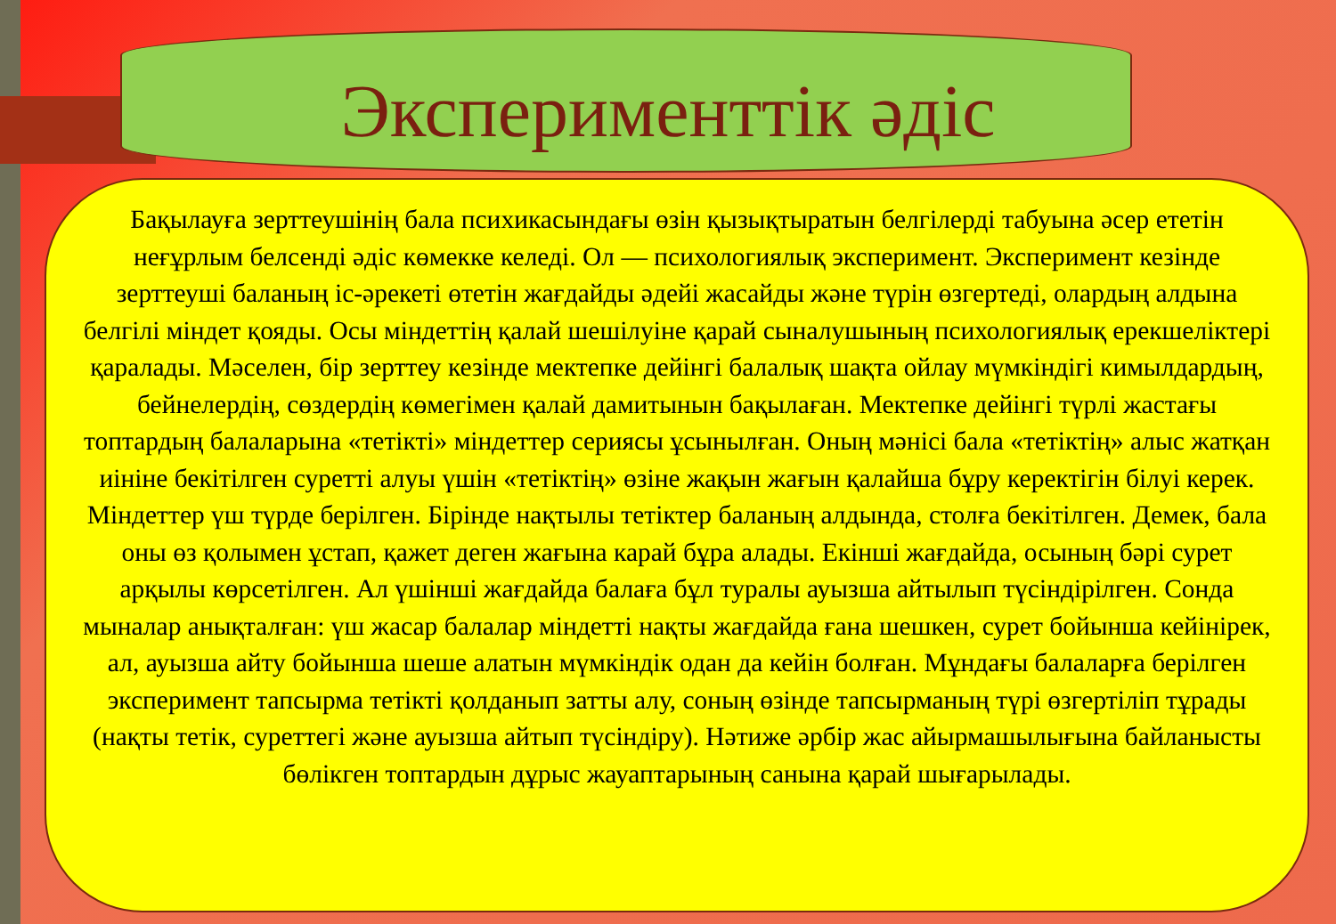Эксперименттік әдіс
Бақылауға зерттеушінің бала психикасындағы өзін қызықтыратын белгілерді табуына әсер ететін неғұрлым белсенді әдіс көмекке келеді. Ол — психологиялық эксперимент. Эксперимент кезінде зерттеуші баланың іс-әрекеті өтетін жағдайды әдейі жасайды және түрін өзгертеді, олардың алдына белгілі міндет қояды. Осы міндеттің қалай шешілуіне қарай сыналушының психологиялық ерекшеліктері қаралады. Мәселен, бір зерттеу кезінде мектепке дейінгі балалық шақта ойлау мүмкіндігі кимылдардың, бейнелердің, сөздердің көмегімен қалай дамитынын бақылаған. Мектепке дейінгі түрлі жастағы топтардың балаларына «тетікті» міндеттер сериясы ұсынылған. Оның мәнісі бала «тетіктің» алыс жатқан иініне бекітілген суретті алуы үшін «тетіктің» өзіне жақын жағын қалайша бұру керектігін білуі керек. Міндеттер үш түрде берілген. Бірінде нақтылы тетіктер баланың алдында, столға бекітілген. Демек, бала оны өз қолымен ұстап, қажет деген жағына карай бұра алады. Екінші жағдайда, осының бәрі сурет арқылы көрсетілген. Ал үшінші жағдайда балаға бұл туралы ауызша айтылып түсіндірілген. Сонда мыналар анықталған: үш жасар балалар міндетті нақты жағдайда ғана шешкен, сурет бойынша кейінірек, ал, ауызша айту бойынша шеше алатын мүмкіндік одан да кейін болған. Мұндағы балаларға берілген эксперимент тапсырма тетікті қолданып затты алу, соның өзінде тапсырманың түрі өзгертіліп тұрады (нақты тетік, суреттегі және ауызша айтып түсіндіру). Нәтиже әрбір жас айырмашылығына байланысты бөлікген топтардын дұрыс жауаптарының санына қарай шығарылады.